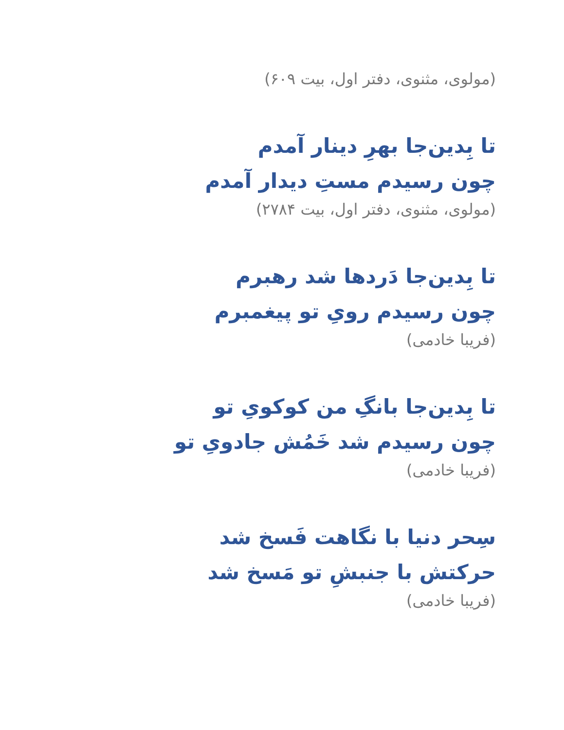(مولوی، مثنوی، دفتر اول، بیت ۶۰۹)
تا بِدین‌جا بهرِ دینار آمدم
چون رسیدم مستِ دیدار آمدم
(مولوی، مثنوی، دفتر اول، بیت ۲۷۸۴)
تا بِدین‌جا دَردها شد رهبرم
چون رسیدم رویِ تو پیغمبرم
(فریبا خادمی)
تا بِدین‌جا بانگِ من کوکویِ تو
چون رسیدم شد خَمُش جادویِ تو
(فریبا خادمی)
سِحر دنیا با نگاهت فَسخ شد
حرکتش با جنبشِ تو مَسخ شد
(فریبا خادمی)